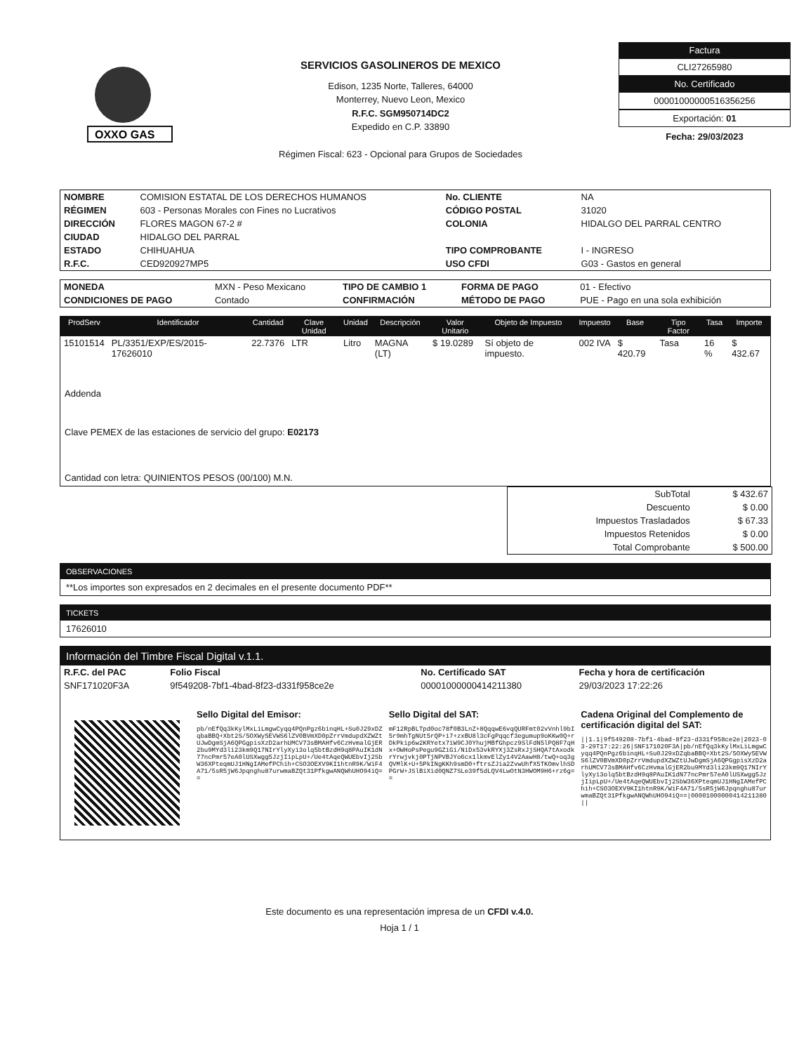OXXO GAS
SERVICIOS GASOLINEROS DE MEXICO
Edison, 1235 Norte, Talleres, 64000
Monterrey, Nuevo Leon, Mexico
R.F.C. SGM950714DC2
Expedido en C.P. 33890
Régimen Fiscal: 623 - Opcional para Grupos de Sociedades
Factura
CLI27265980
No. Certificado
00001000000516356256
Exportación: 01
Fecha: 29/03/2023
| NOMBRE | COMISION ESTATAL DE LOS DERECHOS HUMANOS | No. CLIENTE | NA |
| RÉGIMEN | 603 - Personas Morales con Fines no Lucrativos | CÓDIGO POSTAL | 31020 |
| DIRECCIÓN | FLORES MAGON 67-2 # | COLONIA | HIDALGO DEL PARRAL CENTRO |
| CIUDAD | HIDALGO DEL PARRAL | | |
| ESTADO | CHIHUAHUA | TIPO COMPROBANTE | I - INGRESO |
| R.F.C. | CED920927MP5 | USO CFDI | G03 - Gastos en general |
| MONEDA | MXN - Peso Mexicano | TIPO DE CAMBIO 1 | FORMA DE PAGO | 01 - Efectivo |
| CONDICIONES DE PAGO | Contado | CONFIRMACIÓN | MÉTODO DE PAGO | PUE - Pago en una sola exhibición |
| ProdServ | Identificador | Cantidad | Clave Unidad | Unidad | Descripción | Valor Unitario | Objeto de Impuesto | Impuesto | Base | Tipo Factor | Tasa | Importe |
| --- | --- | --- | --- | --- | --- | --- | --- | --- | --- | --- | --- | --- |
| 15101514 | PL/3351/EXP/ES/2015-17626010 | 22.7376 | LTR | Litro | MAGNA (LT) | $ 19.0289 | Sí objeto de impuesto. | 002 IVA | $ 420.79 | Tasa | 16 % | $ 432.67 |
Addenda
Clave PEMEX de las estaciones de servicio del grupo: E02173
Cantidad con letra: QUINIENTOS PESOS (00/100) M.N.
| SubTotal | $ 432.67 |
| Descuento | $ 0.00 |
| Impuestos Trasladados | $ 67.33 |
| Impuestos Retenidos | $ 0.00 |
| Total Comprobante | $ 500.00 |
OBSERVACIONES
**Los importes son expresados en 2 decimales en el presente documento PDF**
TICKETS
17626010
Información del Timbre Fiscal Digital v.1.1.
| R.F.C. del PAC | Folio Fiscal | No. Certificado SAT | Fecha y hora de certificación |
| --- | --- | --- | --- |
| SNF171020F3A | 9f549208-7bf1-4bad-8f23-d331f958ce2e | 00001000000414211380 | 29/03/2023 17:22:26 |
Sello Digital del Emisor:
pb/nEfQq3kKylMxLiLmgwCyqq4PQnPgz6binqHL+Su0J29xDZqbaBBQ+Xbt2S/5OXWy5EVWS6lZV0BVmXD0pZrrVmdupdXZWZtUJwDgmSjA6QPGgpisXzD2arhUMCV73sBMAHfv6CzHvmalGjER2bu9MYd3li23km9Q17NIrYlyXyi3olq5btBzdH9q8PAuIK1dN77ncPmr57eA0lUSXwgg5JzjIipLpU+/Ue4tAqeQWUEbvIj2SbW36XPteqmUJ1HNgIAMefPChih+CSO3OEXV9KI1htnR9K/WiF4A71/5sR5jW6Jpqnghu87urwmaBZQt31PfkgwANQWhUHO94iQ==
Sello Digital del SAT:
mF12RpBLTpd0oc78f0B3LnZ+8QqqwE6vqQURFmt02vVnhl9bI5r9mhTgNUt5rQP+i7+zxBU8l3cFgPqqcf3egumup9oKKw0Q+rDkPkip6w2KRYetx7iW9CJ0YhujMBfGhpcz9SlFdN5lPQ8F7qHx+OWHoPsPegu9GZiGi/NiDx53vkRYXj3ZsRxJjSHQA7tAxodkrYrwjvkj0PTjNPVBJYo6cx1lkmvElZy14V2AawH8/twQ+oq3gQVMlK+U+5PkINgKKh9smD0+ftrsZJia2ZvwUhfX5TKOmvlhSDPGrW+JSlBiXid0QNZ7SLe39f5dLQV4LwOtN3HWOM9H6+rz6g==
Cadena Original del Complemento de certificación digital del SAT:
||1.1|9f549208-7bf1-4bad-8f23-d331f958ce2e|2023-03-29T17:22:26|SNF171020F3A|pb/nEfQq3kKylMxLiLmgwCyqq4PQnPgz6binqHL+Su0J29xDZqbaBBQ+Xbt2S/5OXWy5EVWS6lZV0BVmXD0pZrrVmdupdXZWZtUJwDgmSjA6QPGgpisXzD2arhUMCV73sBMAHfv6CzHvmalGjER2bu9MYd3li23km9Q17NIrYlyXyi3olq5btBzdH9q8PAuIK1dN77ncPmr57eA0lUSXwgg5JzjIipLpU+/Ue4tAqeQWUEbvIj2SbW36XPteqmUJ1HNgIAMefPChih+CSO3OEXV9KI1htnR9K/WiF4A71/5sR5jW6Jpqnghu87urwmaBZQt31PfkgwANQWhUHO94iQ==|00001000000414211380||
Este documento es una representación impresa de un CFDI v.4.0.
Hoja 1 / 1